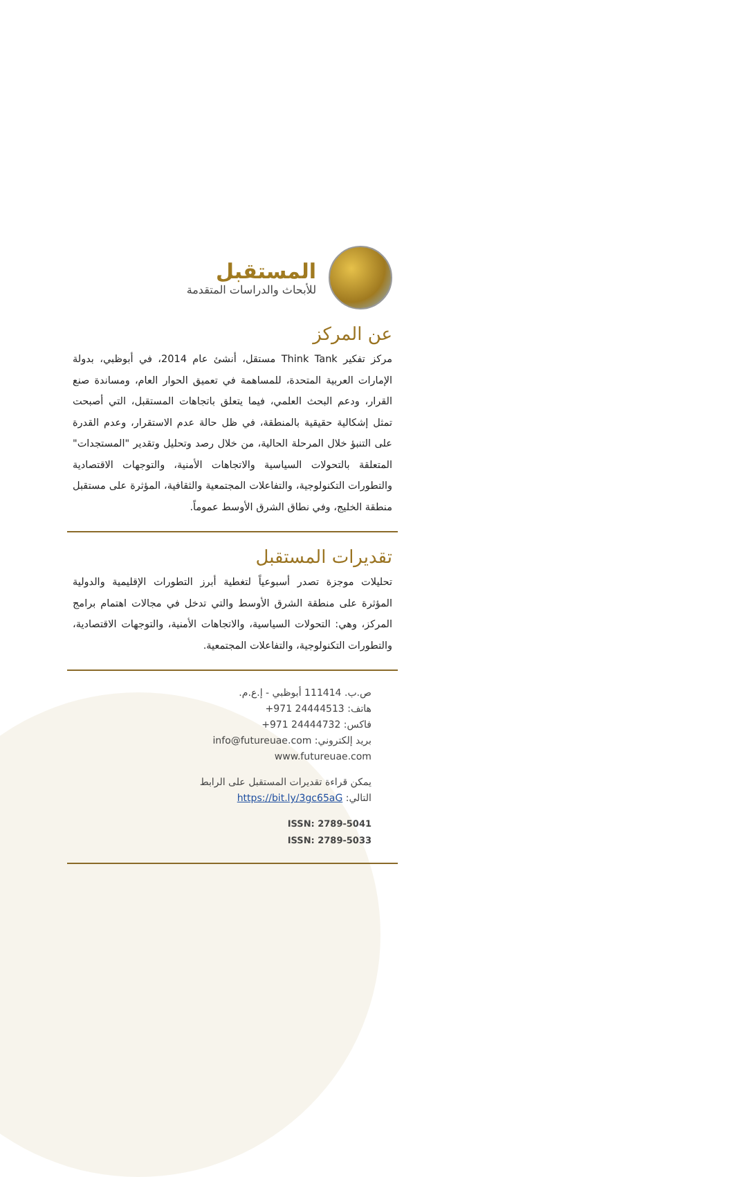المستقبل
للأبحاث والدراسات المتقدمة
عن المركز
مركز تفكير Think Tank مستقل، أنشئ عام 2014، في أبوظبي، بدولة الإمارات العربية المتحدة، للمساهمة في تعميق الحوار العام، ومساندة صنع القرار، ودعم البحث العلمي، فيما يتعلق باتجاهات المستقبل، التي أصبحت تمثل إشكالية حقيقية بالمنطقة، في ظل حالة عدم الاستقرار، وعدم القدرة على التنبؤ خلال المرحلة الحالية، من خلال رصد وتحليل وتقدير "المستجدات" المتعلقة بالتحولات السياسية والاتجاهات الأمنية، والتوجهات الاقتصادية والتطورات التكنولوجية، والتفاعلات المجتمعية والثقافية، المؤثرة على مستقبل منطقة الخليج، وفي نطاق الشرق الأوسط عموماً.
تقديرات المستقبل
تحليلات موجزة تصدر أسبوعياً لتغطية أبرز التطورات الإقليمية والدولية المؤثرة على منطقة الشرق الأوسط والتي تدخل في مجالات اهتمام برامج المركز، وهي: التحولات السياسية، والاتجاهات الأمنية، والتوجهات الاقتصادية، والتطورات التكنولوجية، والتفاعلات المجتمعية.
ص.ب. 111414 أبوظبي - إ.ع.م.
هاتف: 24444513 971+
فاكس: 24444732 971+
بريد إلكتروني: info@futureuae.com
www.futureuae.com
يمكن قراءة تقديرات المستقبل على الرابط
التالي: https://bit.ly/3gc65aG
ISSN: 2789-5041
ISSN: 2789-5033